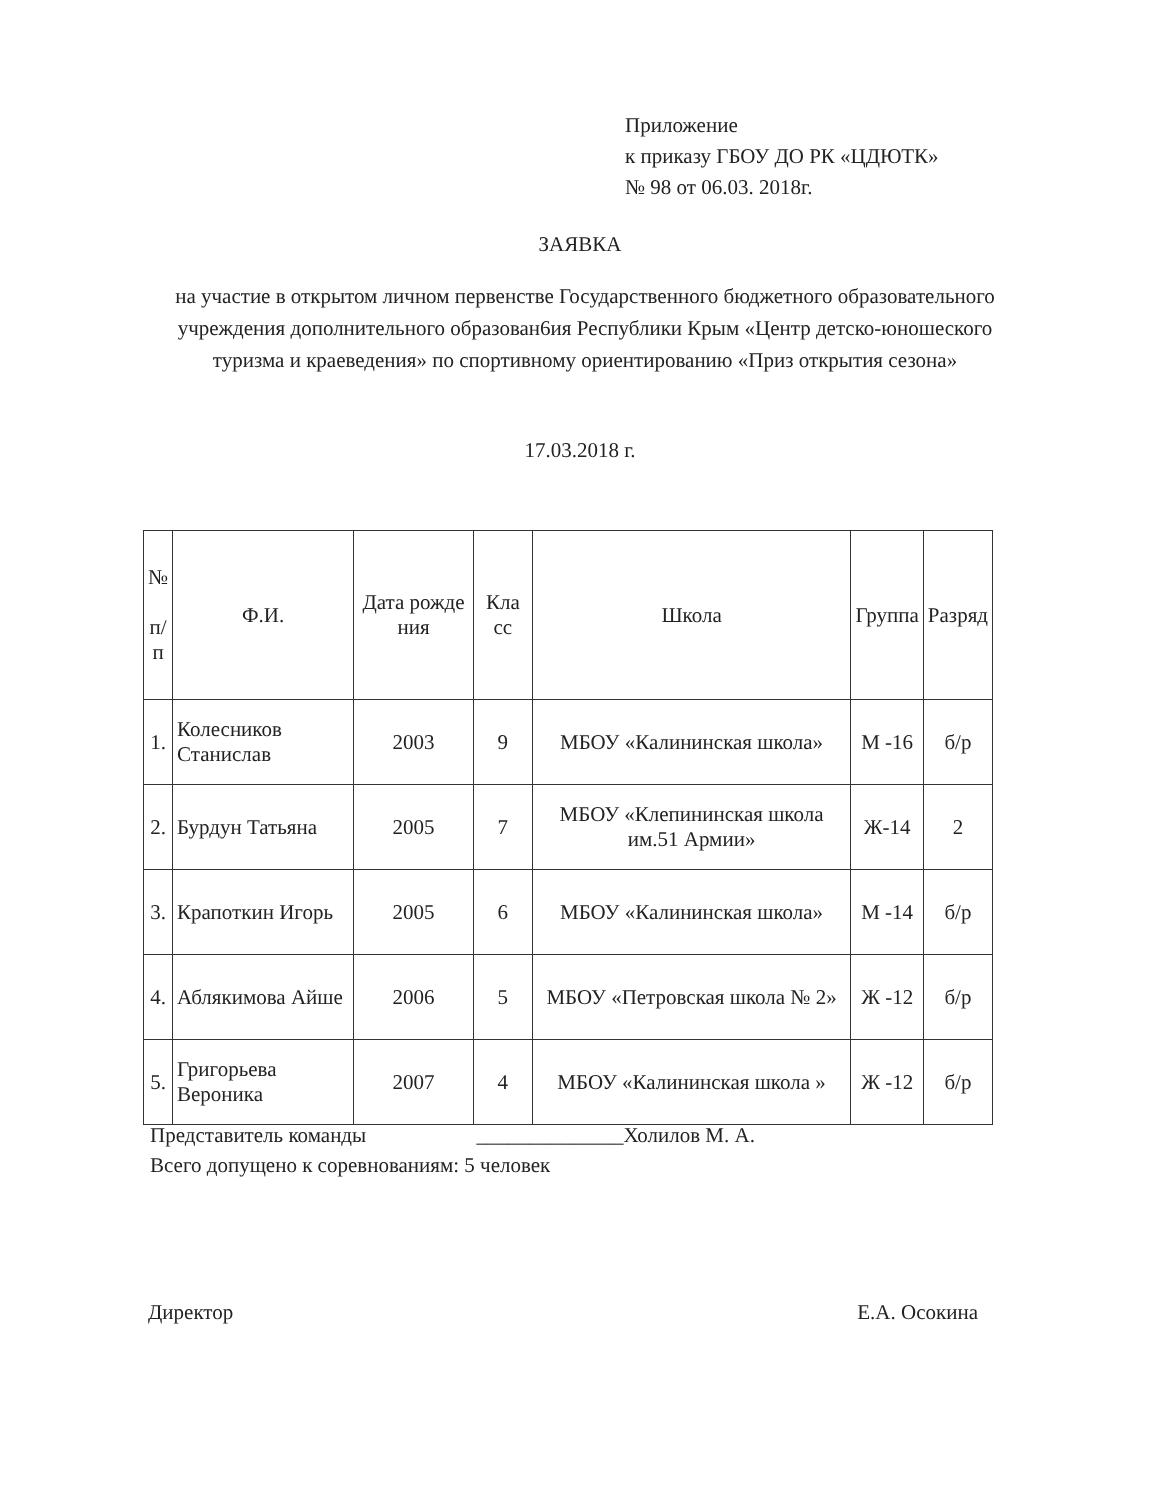Приложение
к приказу ГБОУ ДО РК «ЦДЮТК»
№ 98 от 06.03. 2018г.
ЗАЯВКА
на участие в открытом личном первенстве Государственного бюджетного образовательного учреждения дополнительного образован6ия Республики Крым «Центр детско-юношеского туризма и краеведения» по спортивному ориентированию «Приз открытия сезона»
17.03.2018 г.
| № п/ п | Ф.И. | Дата рожде ния | Кла сс | Школа | Группа | Разряд |
| --- | --- | --- | --- | --- | --- | --- |
| 1. | Колесников Станислав | 2003 | 9 | МБОУ «Калининская школа» | М -16 | б/р |
| 2. | Бурдун Татьяна | 2005 | 7 | МБОУ «Клепининская школа им.51 Армии» | Ж-14 | 2 |
| 3. | Крапоткин Игорь | 2005 | 6 | МБОУ «Калининская школа» | М -14 | б/р |
| 4. | Аблякимова Айше | 2006 | 5 | МБОУ «Петровская школа № 2» | Ж -12 | б/р |
| 5. | Григорьева Вероника | 2007 | 4 | МБОУ «Калининская школа » | Ж -12 | б/р |
Представитель команды ______________Холилов М. А.
Всего допущено к соревнованиям: 5 человек
Директор Е.А. Осокина